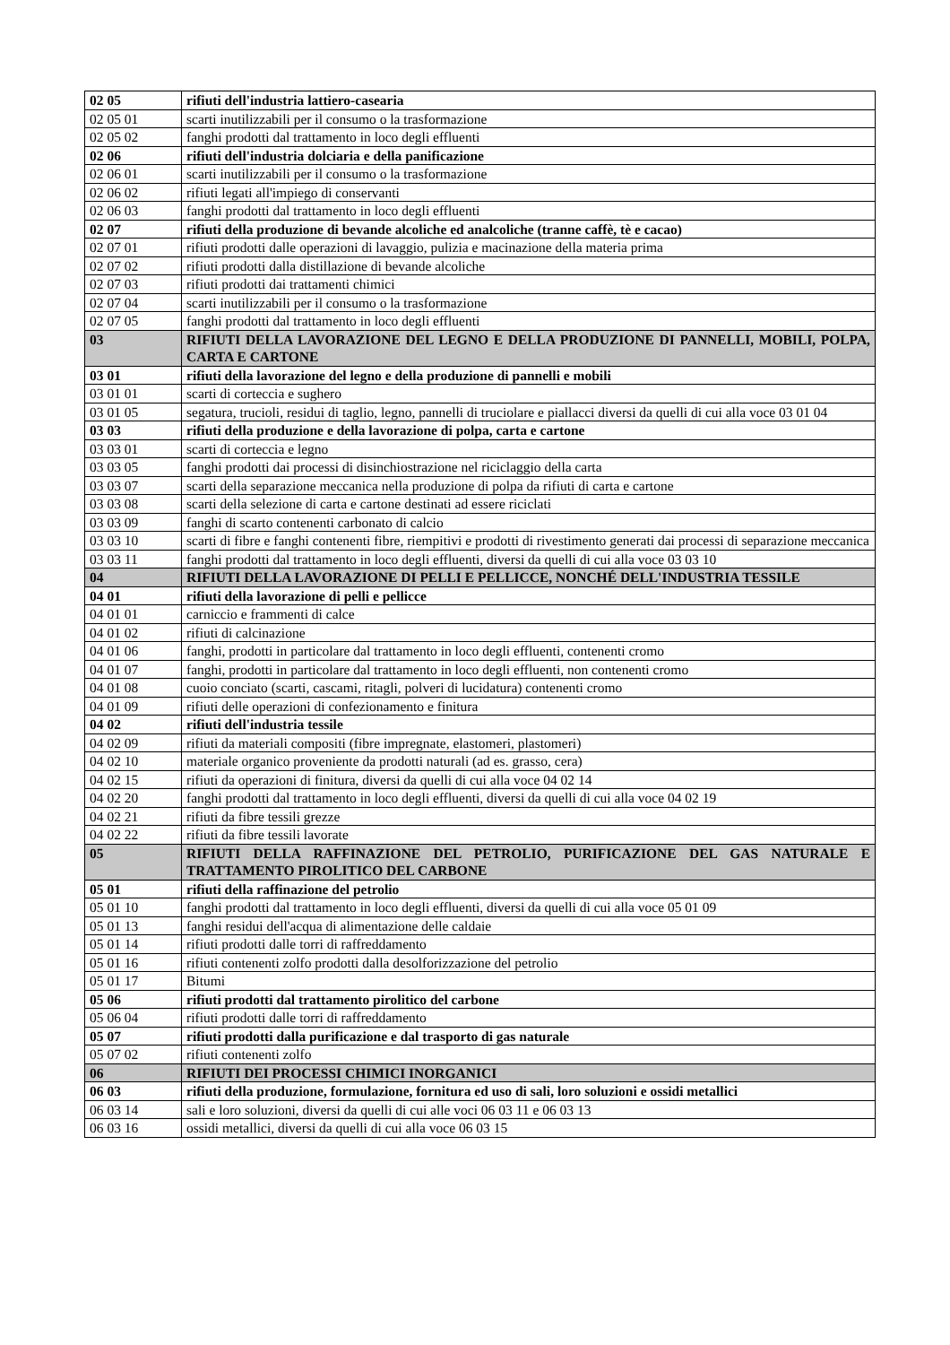| 02 05 | rifiuti dell'industria lattiero-casearia |
| 02 05 01 | scarti inutilizzabili per il consumo o la trasformazione |
| 02 05 02 | fanghi prodotti dal trattamento in loco degli effluenti |
| 02 06 | rifiuti dell'industria dolciaria e della panificazione |
| 02 06 01 | scarti inutilizzabili per il consumo o la trasformazione |
| 02 06 02 | rifiuti legati all'impiego di conservanti |
| 02 06 03 | fanghi prodotti dal trattamento in loco degli effluenti |
| 02 07 | rifiuti della produzione di bevande alcoliche ed analcoliche (tranne caffè, tè e cacao) |
| 02 07 01 | rifiuti prodotti dalle operazioni di lavaggio, pulizia e macinazione della materia prima |
| 02 07 02 | rifiuti prodotti dalla distillazione di bevande alcoliche |
| 02 07 03 | rifiuti prodotti dai trattamenti chimici |
| 02 07 04 | scarti inutilizzabili per il consumo o la trasformazione |
| 02 07 05 | fanghi prodotti dal trattamento in loco degli effluenti |
| 03 | RIFIUTI DELLA LAVORAZIONE DEL LEGNO E DELLA PRODUZIONE DI PANNELLI, MOBILI, POLPA, CARTA E CARTONE |
| 03 01 | rifiuti della lavorazione del legno e della produzione di pannelli e mobili |
| 03 01 01 | scarti di corteccia e sughero |
| 03 01 05 | segatura, trucioli, residui di taglio, legno, pannelli di truciolare e piallacci diversi da quelli di cui alla voce 03 01 04 |
| 03 03 | rifiuti della produzione e della lavorazione di polpa, carta e cartone |
| 03 03 01 | scarti di corteccia e legno |
| 03 03 05 | fanghi prodotti dai processi di disinchiostrazione nel riciclaggio della carta |
| 03 03 07 | scarti della separazione meccanica nella produzione di polpa da rifiuti di carta e cartone |
| 03 03 08 | scarti della selezione di carta e cartone destinati ad essere riciclati |
| 03 03 09 | fanghi di scarto contenenti carbonato di calcio |
| 03 03 10 | scarti di fibre e fanghi contenenti fibre, riempitivi e prodotti di rivestimento generati dai processi di separazione meccanica |
| 03 03 11 | fanghi prodotti dal trattamento in loco degli effluenti, diversi da quelli di cui alla voce 03 03 10 |
| 04 | RIFIUTI DELLA LAVORAZIONE DI PELLI E PELLICCE, NONCHÉ DELL'INDUSTRIA TESSILE |
| 04 01 | rifiuti della lavorazione di pelli e pellicce |
| 04 01 01 | carniccio e frammenti di calce |
| 04 01 02 | rifiuti di calcinazione |
| 04 01 06 | fanghi, prodotti in particolare dal trattamento in loco degli effluenti, contenenti cromo |
| 04 01 07 | fanghi, prodotti in particolare dal trattamento in loco degli effluenti, non contenenti cromo |
| 04 01 08 | cuoio conciato (scarti, cascami, ritagli, polveri di lucidatura) contenenti cromo |
| 04 01 09 | rifiuti delle operazioni di confezionamento e finitura |
| 04 02 | rifiuti dell'industria tessile |
| 04 02 09 | rifiuti da materiali compositi (fibre impregnate, elastomeri, plastomeri) |
| 04 02 10 | materiale organico proveniente da prodotti naturali (ad es. grasso, cera) |
| 04 02 15 | rifiuti da operazioni di finitura, diversi da quelli di cui alla voce 04 02 14 |
| 04 02 20 | fanghi prodotti dal trattamento in loco degli effluenti, diversi da quelli di cui alla voce 04 02 19 |
| 04 02 21 | rifiuti da fibre tessili grezze |
| 04 02 22 | rifiuti da fibre tessili lavorate |
| 05 | RIFIUTI DELLA RAFFINAZIONE DEL PETROLIO, PURIFICAZIONE DEL GAS NATURALE E TRATTAMENTO PIROLITICO DEL CARBONE |
| 05 01 | rifiuti della raffinazione del petrolio |
| 05 01 10 | fanghi prodotti dal trattamento in loco degli effluenti, diversi da quelli di cui alla voce 05 01 09 |
| 05 01 13 | fanghi residui dell'acqua di alimentazione delle caldaie |
| 05 01 14 | rifiuti prodotti dalle torri di raffreddamento |
| 05 01 16 | rifiuti contenenti zolfo prodotti dalla desolforizzazione del petrolio |
| 05 01 17 | Bitumi |
| 05 06 | rifiuti prodotti dal trattamento pirolitico del carbone |
| 05 06 04 | rifiuti prodotti dalle torri di raffreddamento |
| 05 07 | rifiuti prodotti dalla purificazione e dal trasporto di gas naturale |
| 05 07 02 | rifiuti contenenti zolfo |
| 06 | RIFIUTI DEI PROCESSI CHIMICI INORGANICI |
| 06 03 | rifiuti della produzione, formulazione, fornitura ed uso di sali, loro soluzioni e ossidi metallici |
| 06 03 14 | sali e loro soluzioni, diversi da quelli di cui alle voci 06 03 11 e 06 03 13 |
| 06 03 16 | ossidi metallici, diversi da quelli di cui alla voce 06 03 15 |